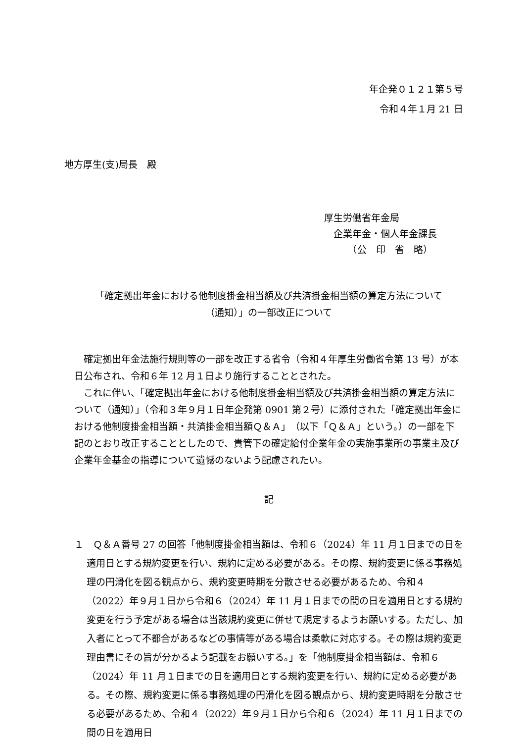年企発０１２１第５号
令和４年１月 21 日
地方厚生(支)局長　殿
厚生労働省年金局
　企業年金・個人年金課長
　　　（公　印　省　略）
「確定拠出年金における他制度掛金相当額及び共済掛金相当額の算定方法について
（通知）」の一部改正について
確定拠出年金法施行規則等の一部を改正する省令（令和４年厚生労働省令第 13 号）が本日公布され、令和６年 12 月１日より施行することとされた。
これに伴い、「確定拠出年金における他制度掛金相当額及び共済掛金相当額の算定方法について（通知）」（令和３年９月１日年企発第 0901 第２号）に添付された「確定拠出年金における他制度掛金相当額・共済掛金相当額Ｑ＆Ａ」（以下「Ｑ＆Ａ」という。）の一部を下記のとおり改正することとしたので、貴管下の確定給付企業年金の実施事業所の事業主及び企業年金基金の指導について遺憾のないよう配慮されたい。
記
１　Ｑ＆Ａ番号 27 の回答「他制度掛金相当額は、令和６（2024）年 11 月１日までの日を適用日とする規約変更を行い、規約に定める必要がある。その際、規約変更に係る事務処理の円滑化を図る観点から、規約変更時期を分散させる必要があるため、令和４（2022）年９月１日から令和６（2024）年 11 月１日までの間の日を適用日とする規約変更を行う予定がある場合は当該規約変更に併せて規定するようお願いする。ただし、加入者にとって不都合があるなどの事情等がある場合は柔軟に対応する。その際は規約変更理由書にその旨が分かるよう記載をお願いする。」を「他制度掛金相当額は、令和６（2024）年 11 月１日までの日を適用日とする規約変更を行い、規約に定める必要がある。その際、規約変更に係る事務処理の円滑化を図る観点から、規約変更時期を分散させる必要があるため、令和４（2022）年９月１日から令和６（2024）年 11 月１日までの間の日を適用日